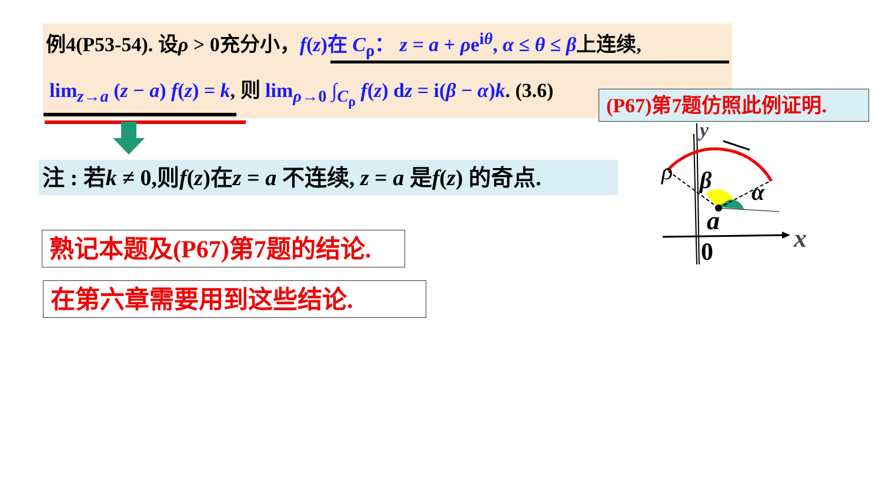例4(P53-54). 设ρ > 0充分小，f(z)在 C<sub>ρ</sub>： z = a + ρe<sup>iθ</sup>, α ≤ θ ≤ β上连续,
lim<sub>z→a</sub> (z − a) f(z) = k, 则 lim<sub>ρ→0</sub> ∫<sub>C<sub>ρ</sub></sub> f(z) dz = i(β − α)k. (3.6)
(P67)第7题仿照此例证明.
注 : 若k ≠ 0,则f(z)在z = a 不连续, z = a 是f(z) 的奇点.
熟记本题及(P67)第7题的结论.
在第六章需要用到这些结论.
y
ρ
β
α
a
x
0